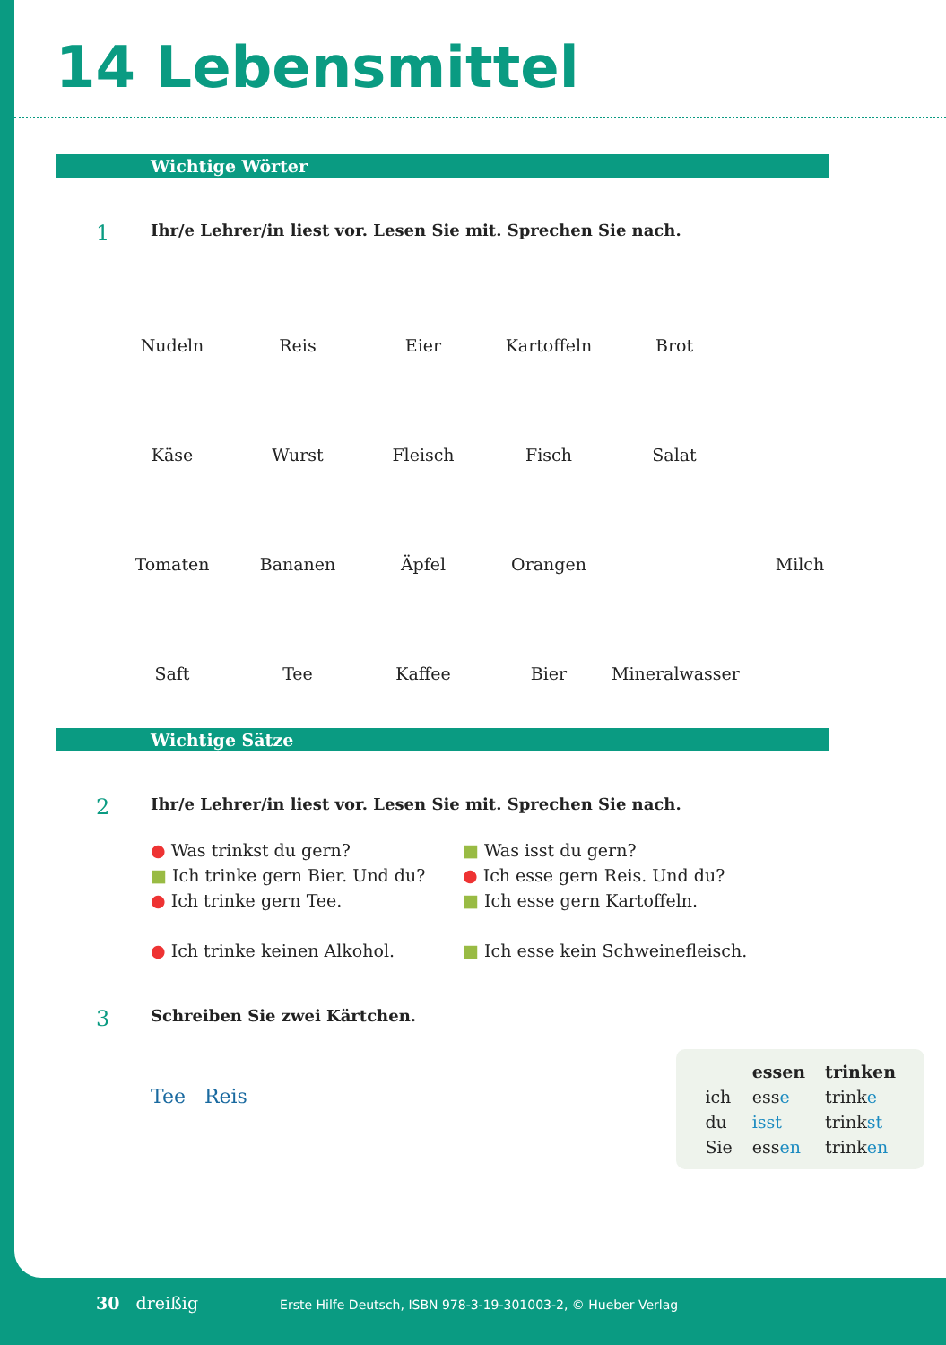14 Lebensmittel
Wichtige Wörter
1 Ihr/e Lehrer/in liest vor. Lesen Sie mit. Sprechen Sie nach.
Nudeln
Reis
Eier
Kartoffeln
Brot
Käse
Wurst
Fleisch
Fisch
Salat
Tomaten
Bananen
Äpfel
Orangen
Milch
Saft
Tee
Kaffee
Bier
Mineralwasser
Wichtige Sätze
2 Ihr/e Lehrer/in liest vor. Lesen Sie mit. Sprechen Sie nach.
● Was trinkst du gern?
■ Ich trinke gern Bier. Und du?
● Ich trinke gern Tee.
● Ich trinke keinen Alkohol.
■ Was isst du gern?
● Ich esse gern Reis. Und du?
■ Ich esse gern Kartoffeln.
■ Ich esse kein Schweinefleisch.
3 Schreiben Sie zwei Kärtchen.
Tee Reis
| | essen | trinken |
| --- | --- | --- |
| ich | ess e | trink e |
| du | isst | trink st |
| Sie | ess en | trink en |
30 dreißig Erste Hilfe Deutsch, ISBN 978-3-19-301003-2, © Hueber Verlag